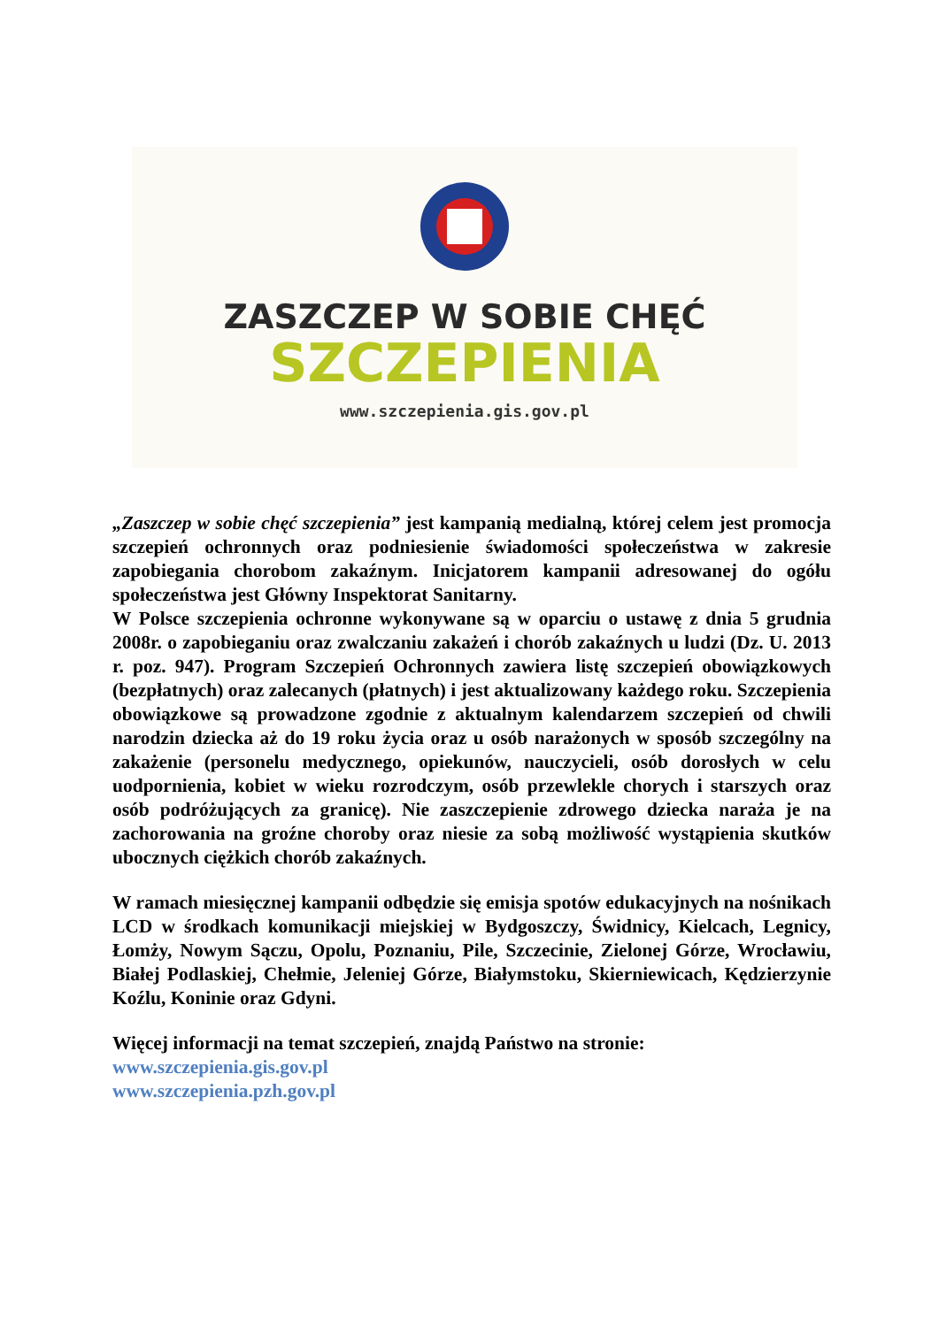ZASZCZEP W SOBIE CHĘĆ
SZCZEPIENIA
www.szczepienia.gis.gov.pl
„Zaszczep w sobie chęć szczepienia” jest kampanią medialną, której celem jest promocja szczepień ochronnych oraz podniesienie świadomości społeczeństwa w zakresie zapobiegania chorobom zakaźnym. Inicjatorem kampanii adresowanej do ogółu społeczeństwa jest Główny Inspektorat Sanitarny.
W Polsce szczepienia ochronne wykonywane są w oparciu o ustawę z dnia 5 grudnia 2008r. o zapobieganiu oraz zwalczaniu zakażeń i chorób zakaźnych u ludzi (Dz. U. 2013 r. poz. 947). Program Szczepień Ochronnych zawiera listę szczepień obowiązkowych (bezpłatnych) oraz zalecanych (płatnych) i jest aktualizowany każdego roku. Szczepienia obowiązkowe są prowadzone zgodnie z aktualnym kalendarzem szczepień od chwili narodzin dziecka aż do 19 roku życia oraz u osób narażonych w sposób szczególny na zakażenie (personelu medycznego, opiekunów, nauczycieli, osób dorosłych w celu uodpornienia, kobiet w wieku rozrodczym, osób przewlekle chorych i starszych oraz osób podróżujących za granicę). Nie zaszczepienie zdrowego dziecka naraża je na zachorowania na groźne choroby oraz niesie za sobą możliwość wystąpienia skutków ubocznych ciężkich chorób zakaźnych.
W ramach miesięcznej kampanii odbędzie się emisja spotów edukacyjnych na nośnikach LCD w środkach komunikacji miejskiej w Bydgoszczy, Świdnicy, Kielcach, Legnicy, Łomży, Nowym Sączu, Opolu, Poznaniu, Pile, Szczecinie, Zielonej Górze, Wrocławiu, Białej Podlaskiej, Chełmie, Jeleniej Górze, Białymstoku, Skierniewicach, Kędzierzynie Koźlu, Koninie oraz Gdyni.
Więcej informacji na temat szczepień, znajdą Państwo na stronie:
www.szczepienia.gis.gov.pl
www.szczepienia.pzh.gov.pl